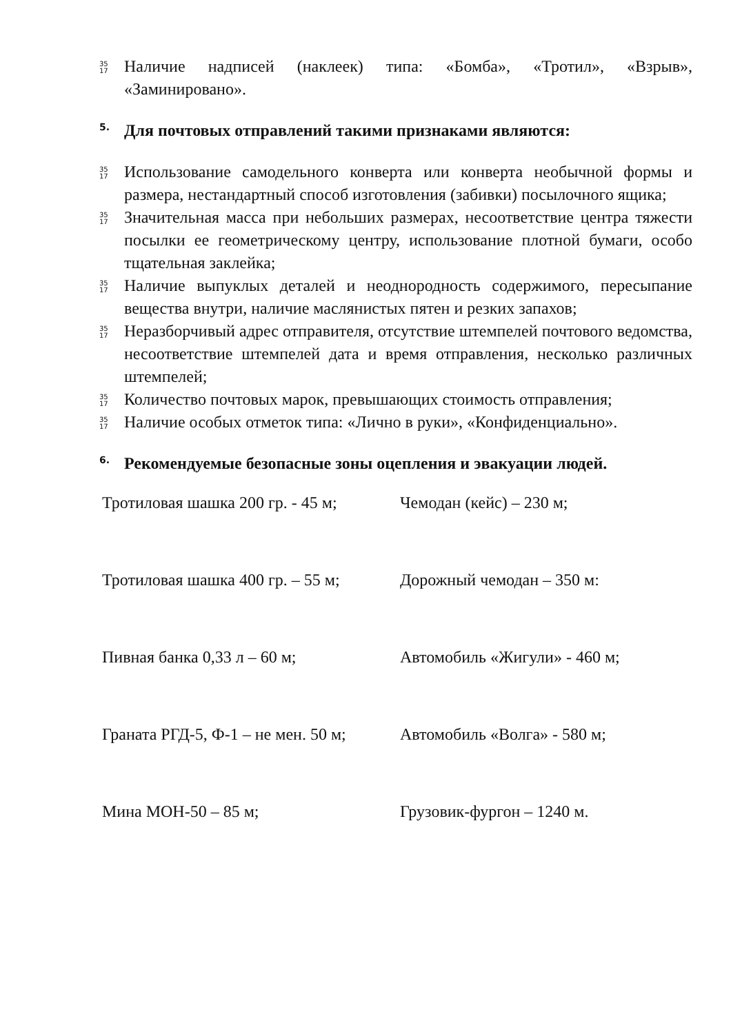35
17
Наличие надписей (наклеек) типа: «Бомба», «Тротил», «Взрыв», «Заминировано».
5. Для почтовых отправлений такими признаками являются:
35
17
Использование самодельного конверта или конверта необычной формы и размера, нестандартный способ изготовления (забивки) посылочного ящика;
35
17
Значительная масса при небольших размерах, несоответствие центра тяжести посылки ее геометрическому центру, использование плотной бумаги, особо тщательная заклейка;
35
17
Наличие выпуклых деталей и неоднородность содержимого, пересыпание вещества внутри, наличие маслянистых пятен и резких запахов;
35
17
Неразборчивый адрес отправителя, отсутствие штемпелей почтового ведомства, несоответствие штемпелей дата и время отправления, несколько различных штемпелей;
35
17
Количество почтовых марок, превышающих стоимость отправления;
35
17
Наличие особых отметок типа: «Лично в руки», «Конфиденциально».
6. Рекомендуемые безопасные зоны оцепления и эвакуации людей.
| Тротиловая шашка 200 гр. - 45 м; | Чемодан (кейс) – 230 м; |
| Тротиловая шашка 400 гр. – 55 м; | Дорожный чемодан – 350 м: |
| Пивная банка 0,33 л – 60 м; | Автомобиль «Жигули» - 460 м; |
| Граната РГД-5, Ф-1 – не мен. 50 м; | Автомобиль «Волга» - 580 м; |
| Мина МОН-50 – 85 м; | Грузовик-фургон – 1240 м. |